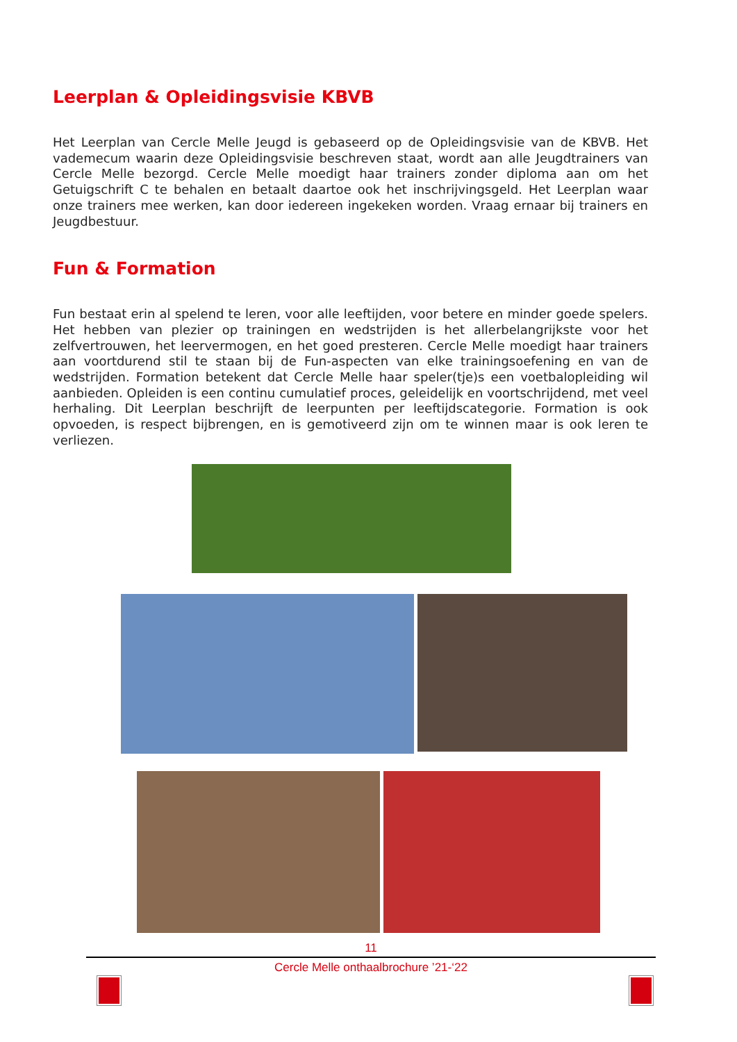Leerplan & Opleidingsvisie KBVB
Het Leerplan van Cercle Melle Jeugd is gebaseerd op de Opleidingsvisie van de KBVB. Het vademecum waarin deze Opleidingsvisie beschreven staat, wordt aan alle Jeugdtrainers van Cercle Melle bezorgd. Cercle Melle moedigt haar trainers zonder diploma aan om het Getuigschrift C te behalen en betaalt daartoe ook het inschrijvingsgeld. Het Leerplan waar onze trainers mee werken, kan door iedereen ingekeken worden. Vraag ernaar bij trainers en Jeugdbestuur.
Fun & Formation
Fun bestaat erin al spelend te leren, voor alle leeftijden, voor betere en minder goede spelers. Het hebben van plezier op trainingen en wedstrijden is het allerbelangrijkste voor het zelfvertrouwen, het leervermogen, en het goed presteren. Cercle Melle moedigt haar trainers aan voortdurend stil te staan bij de Fun-aspecten van elke trainingsoefening en van de wedstrijden. Formation betekent dat Cercle Melle haar speler(tje)s een voetbalopleiding wil aanbieden. Opleiden is een continu cumulatief proces, geleidelijk en voortschrijdend, met veel herhaling. Dit Leerplan beschrijft de leerpunten per leeftijdscategorie. Formation is ook opvoeden, is respect bijbrengen, en is gemotiveerd zijn om te winnen maar is ook leren te verliezen.
11
Cercle Melle onthaalbrochure ’21-‘22